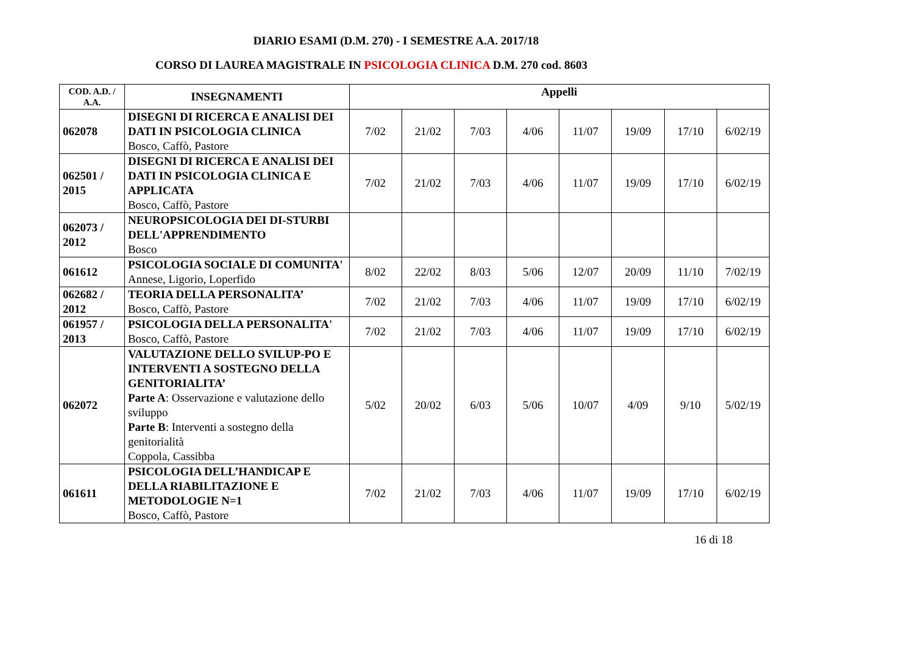DIARIO ESAMI (D.M. 270) - I SEMESTRE A.A. 2017/18
CORSO DI LAUREA MAGISTRALE IN PSICOLOGIA CLINICA D.M. 270 cod. 8603
| COD. A.D. / A.A. | INSEGNAMENTI | Appelli | | | | | | | |
| --- | --- | --- | --- | --- | --- | --- | --- | --- | --- |
| 062078 | DISEGNI DI RICERCA E ANALISI DEI DATI IN PSICOLOGIA CLINICA Bosco, Caffò, Pastore | 7/02 | 21/02 | 7/03 | 4/06 | 11/07 | 19/09 | 17/10 | 6/02/19 |
| 062501 / 2015 | DISEGNI DI RICERCA E ANALISI DEI DATI IN PSICOLOGIA CLINICA E APPLICATA Bosco, Caffò, Pastore | 7/02 | 21/02 | 7/03 | 4/06 | 11/07 | 19/09 | 17/10 | 6/02/19 |
| 062073 / 2012 | NEUROPSICOLOGIA DEI DI-STURBI DELL'APPRENDIMENTO Bosco | | | | | | | | |
| 061612 | PSICOLOGIA SOCIALE DI COMUNITA' Annese, Ligorio, Loperfido | 8/02 | 22/02 | 8/03 | 5/06 | 12/07 | 20/09 | 11/10 | 7/02/19 |
| 062682 / 2012 | TEORIA DELLA PERSONALITA’ Bosco, Caffò, Pastore | 7/02 | 21/02 | 7/03 | 4/06 | 11/07 | 19/09 | 17/10 | 6/02/19 |
| 061957 / 2013 | PSICOLOGIA DELLA PERSONALITA' Bosco, Caffò, Pastore | 7/02 | 21/02 | 7/03 | 4/06 | 11/07 | 19/09 | 17/10 | 6/02/19 |
| 062072 | VALUTAZIONE DELLO SVILUP-PO E INTERVENTI A SOSTEGNO DELLA GENITORIALITA’ Parte A : Osservazione e valutazione dello sviluppo Parte B : Interventi a sostegno della genitorialità Coppola, Cassibba | 5/02 | 20/02 | 6/03 | 5/06 | 10/07 | 4/09 | 9/10 | 5/02/19 |
| 061611 | PSICOLOGIA DELL’HANDICAP E DELLA RIABILITAZIONE E METODOLOGIE N=1 Bosco, Caffò, Pastore | 7/02 | 21/02 | 7/03 | 4/06 | 11/07 | 19/09 | 17/10 | 6/02/19 |
16 di 18